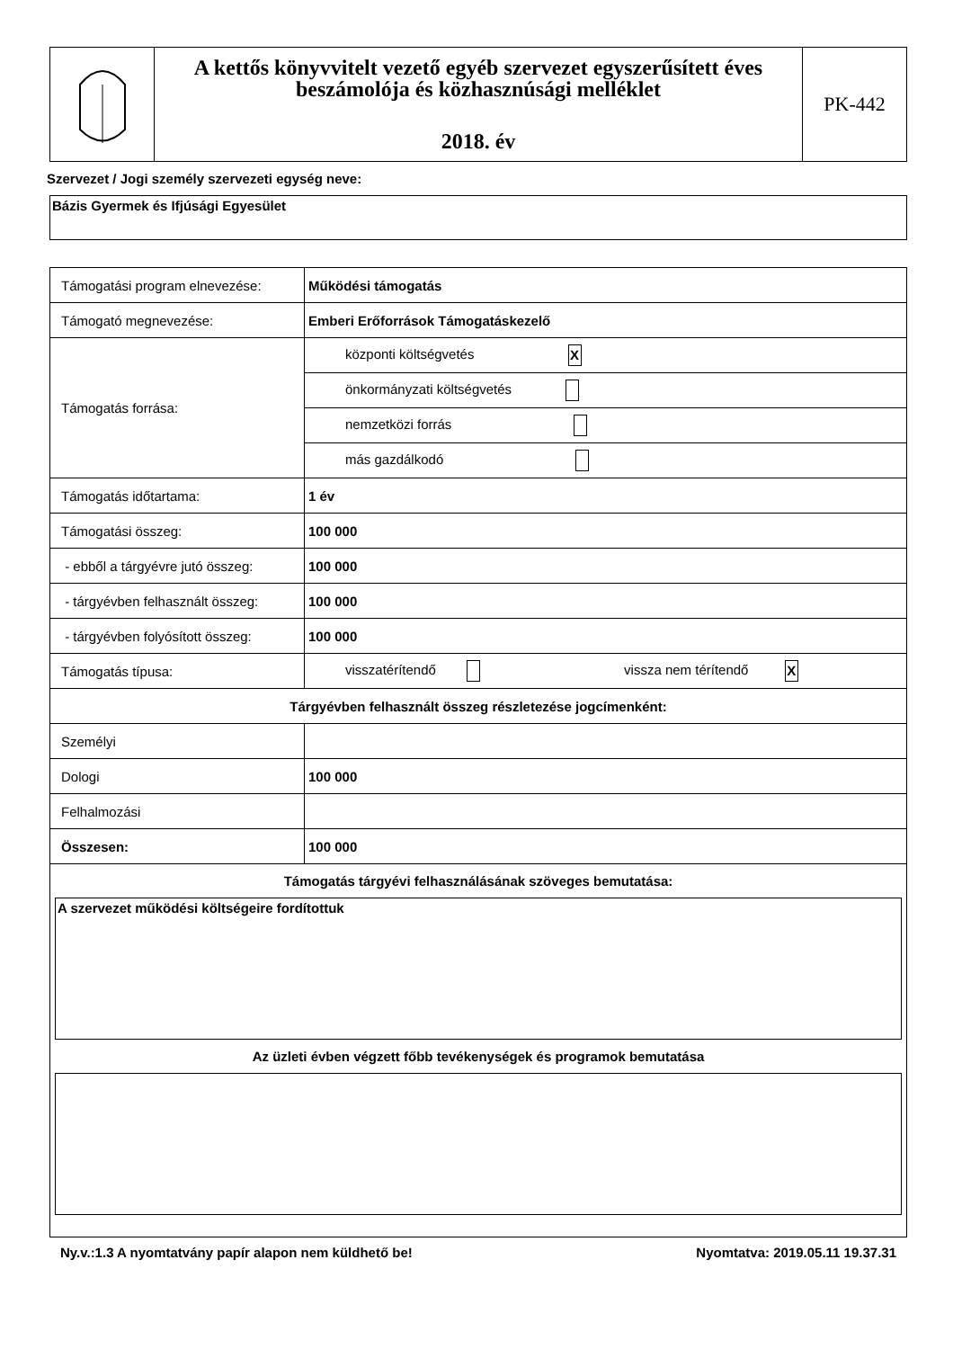| | A kettős könyvvitelt vezető egyéb szervezet egyszerűsített éves beszámolója és közhasznúsági melléklet 2018. év | PK-442 |
Szervezet / Jogi személy szervezeti egység neve:
Bázis Gyermek és Ifjúsági Egyesület
| Támogatási program elnevezése: | Működési támogatás |
| Támogató megnevezése: | Emberi Erőforrások Támogatáskezelő |
| Támogatás forrása: | központi költségvetés X |
| | önkormányzati költségvetés |
| | nemzetközi forrás |
| | más gazdálkodó |
| Támogatás időtartama: | 1 év |
| Támogatási összeg: | 100 000 |
| - ebből a tárgyévre jutó összeg: | 100 000 |
| - tárgyévben felhasznált összeg: | 100 000 |
| - tárgyévben folyósított összeg: | 100 000 |
| Támogatás típusa: | visszatérítendő vissza nem térítendő X |
| Tárgyévben felhasznált összeg részletezése jogcímenként: | |
| Személyi | |
| Dologi | 100 000 |
| Felhalmozási | |
| Összesen: | 100 000 |
| Támogatás tárgyévi felhasználásának szöveges bemutatása: A szervezet működési költségeire fordítottuk Az üzleti évben végzett főbb tevékenységek és programok bemutatása | |
Ny.v.:1.3 A nyomtatvány papír alapon nem küldhető be! Nyomtatva: 2019.05.11 19.37.31